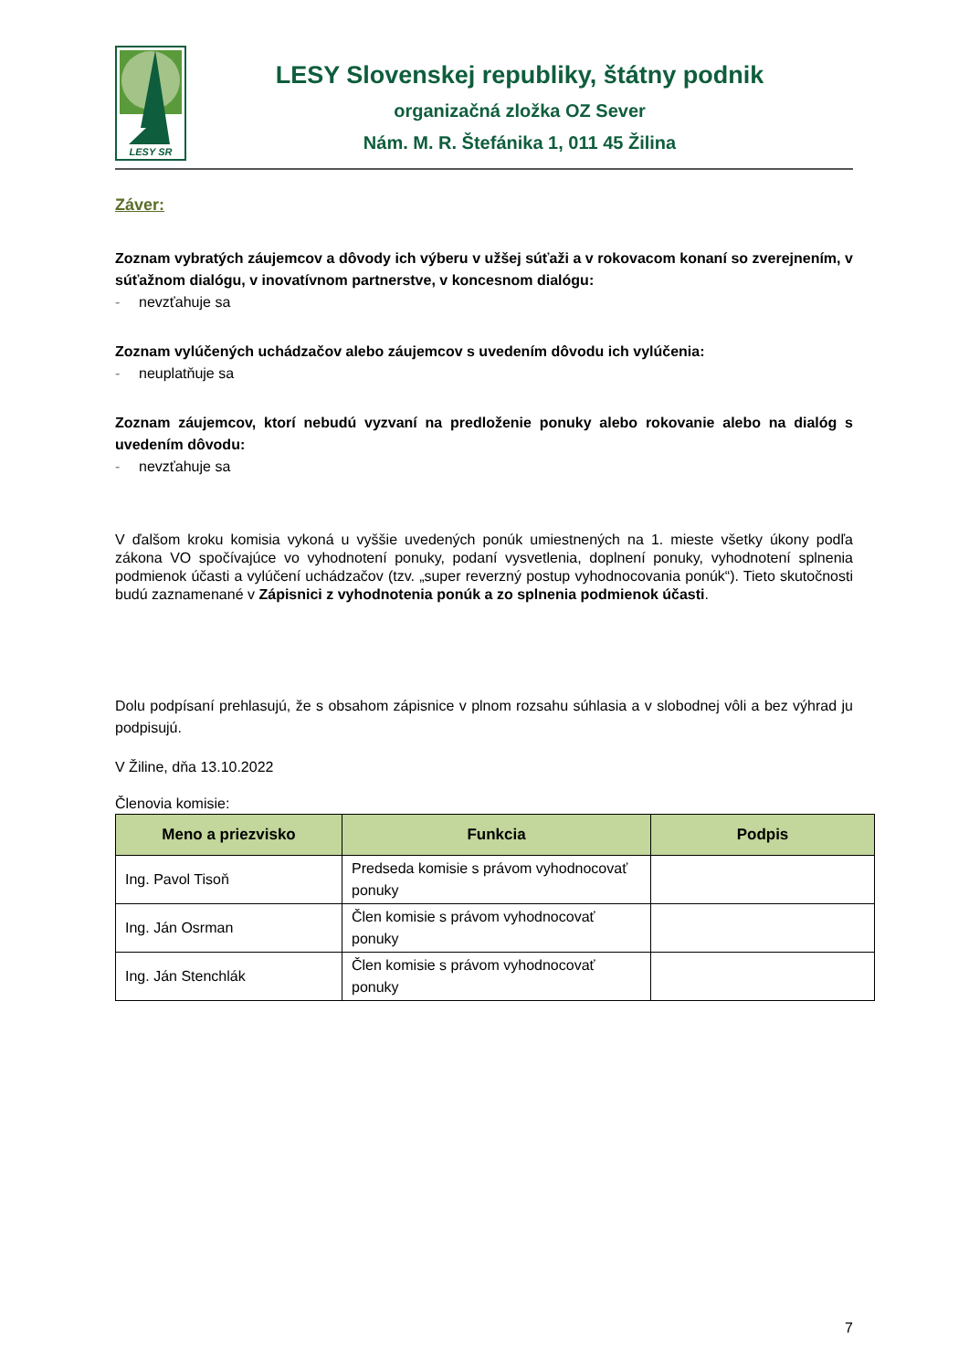LESY SR
LESY Slovenskej republiky, štátny podnik
organizačná zložka OZ Sever
Nám. M. R. Štefánika 1, 011 45 Žilina
Záver:
Zoznam vybratých záujemcov a dôvody ich výberu v užšej súťaži a v rokovacom konaní so zverejnením, v súťažnom dialógu, v inovatívnom partnerstve, v koncesnom dialógu:
- nevzťahuje sa
Zoznam vylúčených uchádzačov alebo záujemcov s uvedením dôvodu ich vylúčenia:
- neuplatňuje sa
Zoznam záujemcov, ktorí nebudú vyzvaní na predloženie ponuky alebo rokovanie alebo na dialóg s uvedením dôvodu:
- nevzťahuje sa
V ďalšom kroku komisia vykoná u vyššie uvedených ponúk umiestnených na 1. mieste všetky úkony podľa zákona VO spočívajúce vo vyhodnotení ponuky, podaní vysvetlenia, doplnení ponuky, vyhodnotení splnenia podmienok účasti a vylúčení uchádzačov (tzv. „super reverzný postup vyhodnocovania ponúk“). Tieto skutočnosti budú zaznamenané v Zápisnici z vyhodnotenia ponúk a zo splnenia podmienok účasti.
Dolu podpísaní prehlasujú, že s obsahom zápisnice v plnom rozsahu súhlasia a v slobodnej vôli a bez výhrad ju podpisujú.
V Žiline, dňa 13.10.2022
Členovia komisie:
| Meno a priezvisko | Funkcia | Podpis |
| --- | --- | --- |
| Ing. Pavol Tisoň | Predseda komisie s právom vyhodnocovať ponuky | |
| Ing. Ján Osrman | Člen komisie s právom vyhodnocovať ponuky | |
| Ing. Ján Stenchlák | Člen komisie s právom vyhodnocovať ponuky | |
7